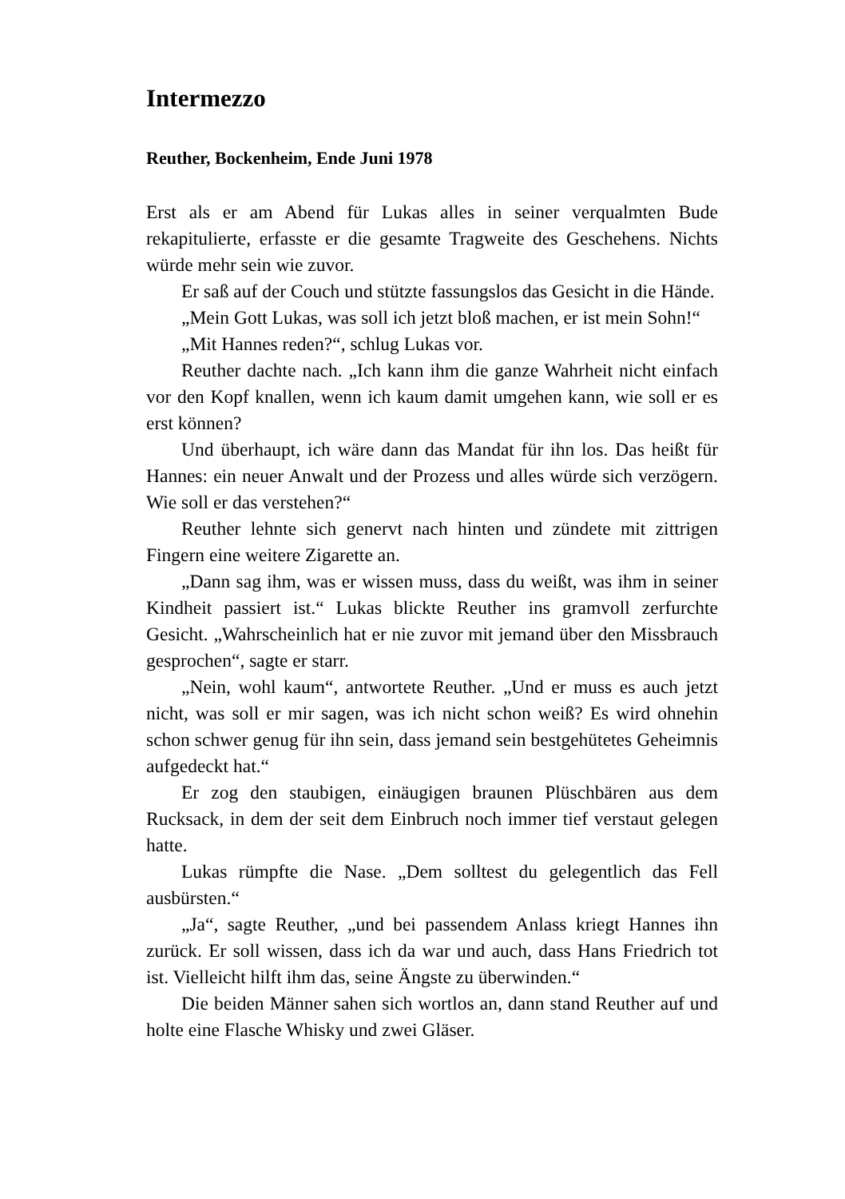Intermezzo
Reuther, Bockenheim, Ende Juni 1978
Erst als er am Abend für Lukas alles in seiner verqualmten Bude rekapitulierte, erfasste er die gesamte Tragweite des Geschehens. Nichts würde mehr sein wie zuvor.
Er saß auf der Couch und stützte fassungslos das Gesicht in die Hände.
„Mein Gott Lukas, was soll ich jetzt bloß machen, er ist mein Sohn!“
„Mit Hannes reden?“, schlug Lukas vor.
Reuther dachte nach. „Ich kann ihm die ganze Wahrheit nicht einfach vor den Kopf knallen, wenn ich kaum damit umgehen kann, wie soll er es erst können?
Und überhaupt, ich wäre dann das Mandat für ihn los. Das heißt für Hannes: ein neuer Anwalt und der Prozess und alles würde sich verzögern. Wie soll er das verstehen?“
Reuther lehnte sich genervt nach hinten und zündete mit zittrigen Fingern eine weitere Zigarette an.
„Dann sag ihm, was er wissen muss, dass du weißt, was ihm in seiner Kindheit passiert ist.“ Lukas blickte Reuther ins gramvoll zerfurchte Gesicht. „Wahrscheinlich hat er nie zuvor mit jemand über den Missbrauch gesprochen“, sagte er starr.
„Nein, wohl kaum“, antwortete Reuther. „Und er muss es auch jetzt nicht, was soll er mir sagen, was ich nicht schon weiß? Es wird ohnehin schon schwer genug für ihn sein, dass jemand sein bestgehütetes Geheimnis aufgedeckt hat.“
Er zog den staubigen, einäugigen braunen Plüschbären aus dem Rucksack, in dem der seit dem Einbruch noch immer tief verstaut gelegen hatte.
Lukas rümpfte die Nase. „Dem solltest du gelegentlich das Fell ausbürsten.“
„Ja“, sagte Reuther, „und bei passendem Anlass kriegt Hannes ihn zurück. Er soll wissen, dass ich da war und auch, dass Hans Friedrich tot ist. Vielleicht hilft ihm das, seine Ängste zu überwinden.“
Die beiden Männer sahen sich wortlos an, dann stand Reuther auf und holte eine Flasche Whisky und zwei Gläser.